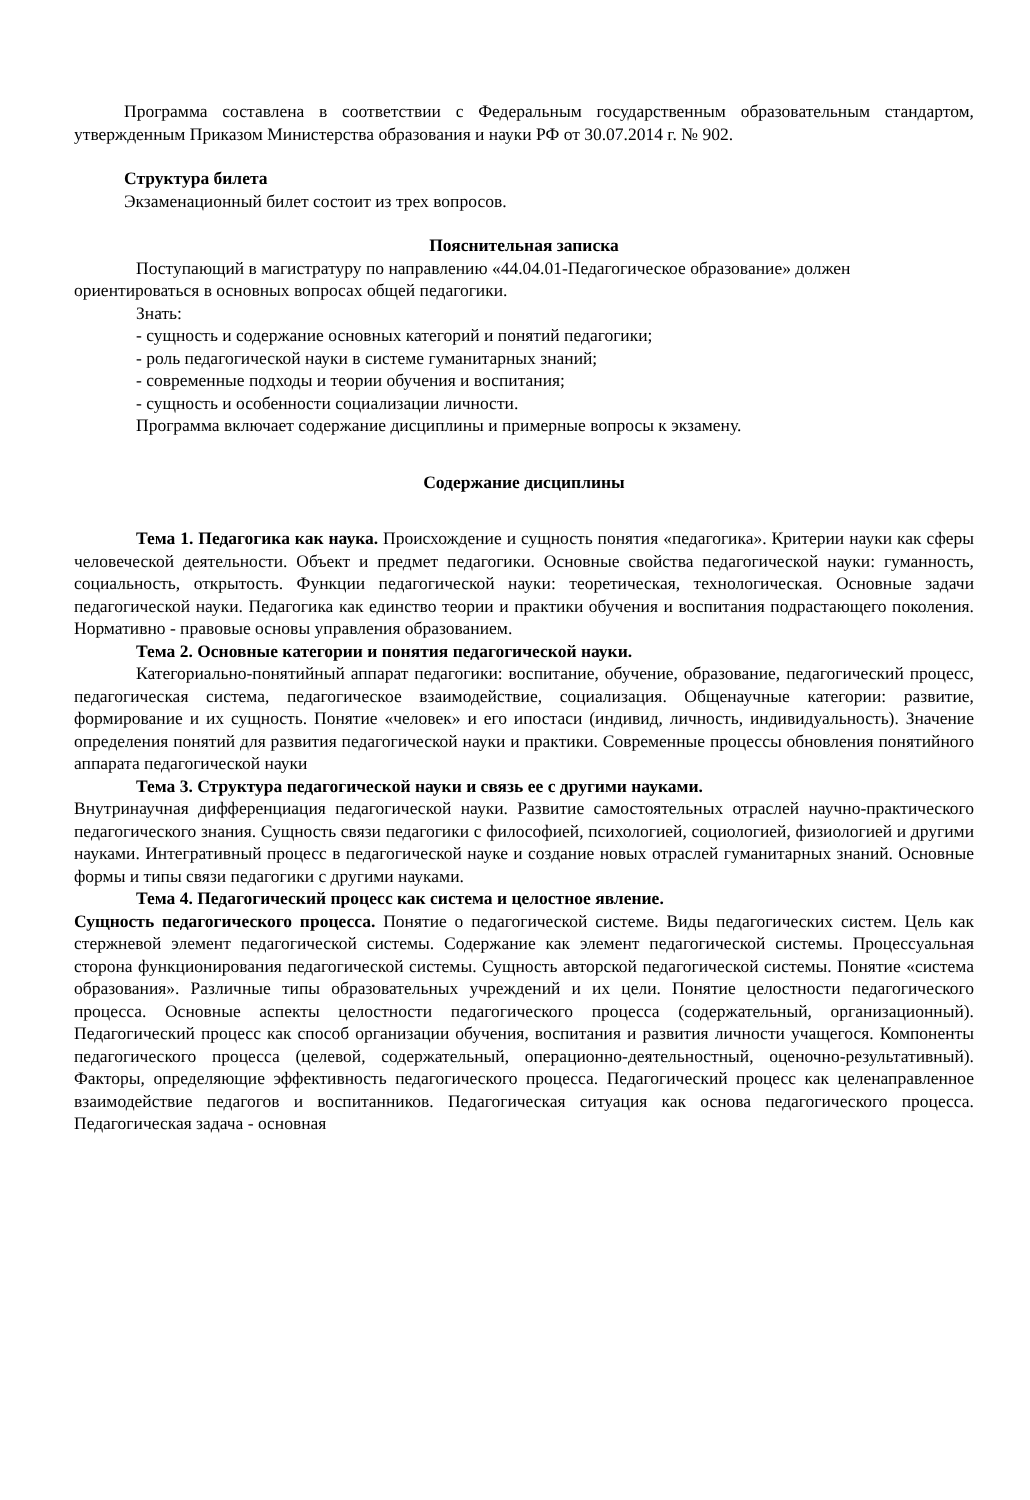Программа составлена в соответствии с Федеральным государственным образовательным стандартом, утвержденным Приказом Министерства образования и науки РФ от 30.07.2014 г. № 902.
Структура билета
Экзаменационный билет состоит из трех вопросов.
Пояснительная записка
Поступающий в магистратуру по направлению «44.04.01-Педагогическое образование» должен ориентироваться в основных вопросах общей педагогики.
Знать:
- сущность и содержание основных категорий и понятий педагогики;
- роль педагогической науки в системе гуманитарных знаний;
- современные подходы и теории обучения и воспитания;
- сущность и особенности социализации личности.
Программа включает содержание дисциплины и примерные вопросы к экзамену.
Содержание дисциплины
Тема 1. Педагогика как наука. Происхождение и сущность понятия «педагогика». Критерии науки как сферы человеческой деятельности. Объект и предмет педагогики. Основные свойства педагогической науки: гуманность, социальность, открытость. Функции педагогической науки: теоретическая, технологическая. Основные задачи педагогической науки. Педагогика как единство теории и практики обучения и воспитания подрастающего поколения. Нормативно - правовые основы управления образованием.
Тема 2. Основные категории и понятия педагогической науки.
Категориально-понятийный аппарат педагогики: воспитание, обучение, образование, педагогический процесс, педагогическая система, педагогическое взаимодействие, социализация. Общенаучные категории: развитие, формирование и их сущность. Понятие «человек» и его ипостаси (индивид, личность, индивидуальность). Значение определения понятий для развития педагогической науки и практики. Современные процессы обновления понятийного аппарата педагогической науки
Тема 3. Структура педагогической науки и связь ее с другими науками.
Внутринаучная дифференциация педагогической науки. Развитие самостоятельных отраслей научно-практического педагогического знания. Сущность связи педагогики с философией, психологией, социологией, физиологией и другими науками. Интегративный процесс в педагогической науке и создание новых отраслей гуманитарных знаний. Основные формы и типы связи педагогики с другими науками.
Тема 4. Педагогический процесс как система и целостное явление.
Сущность педагогического процесса. Понятие о педагогической системе. Виды педагогических систем. Цель как стержневой элемент педагогической системы. Содержание как элемент педагогической системы. Процессуальная сторона функционирования педагогической системы. Сущность авторской педагогической системы. Понятие «система образования». Различные типы образовательных учреждений и их цели. Понятие целостности педагогического процесса. Основные аспекты целостности педагогического процесса (содержательный, организационный). Педагогический процесс как способ организации обучения, воспитания и развития личности учащегося. Компоненты педагогического процесса (целевой, содержательный, операционно-деятельностный, оценочно-результативный). Факторы, определяющие эффективность педагогического процесса. Педагогический процесс как целенаправленное взаимодействие педагогов и воспитанников. Педагогическая ситуация как основа педагогического процесса. Педагогическая задача - основная